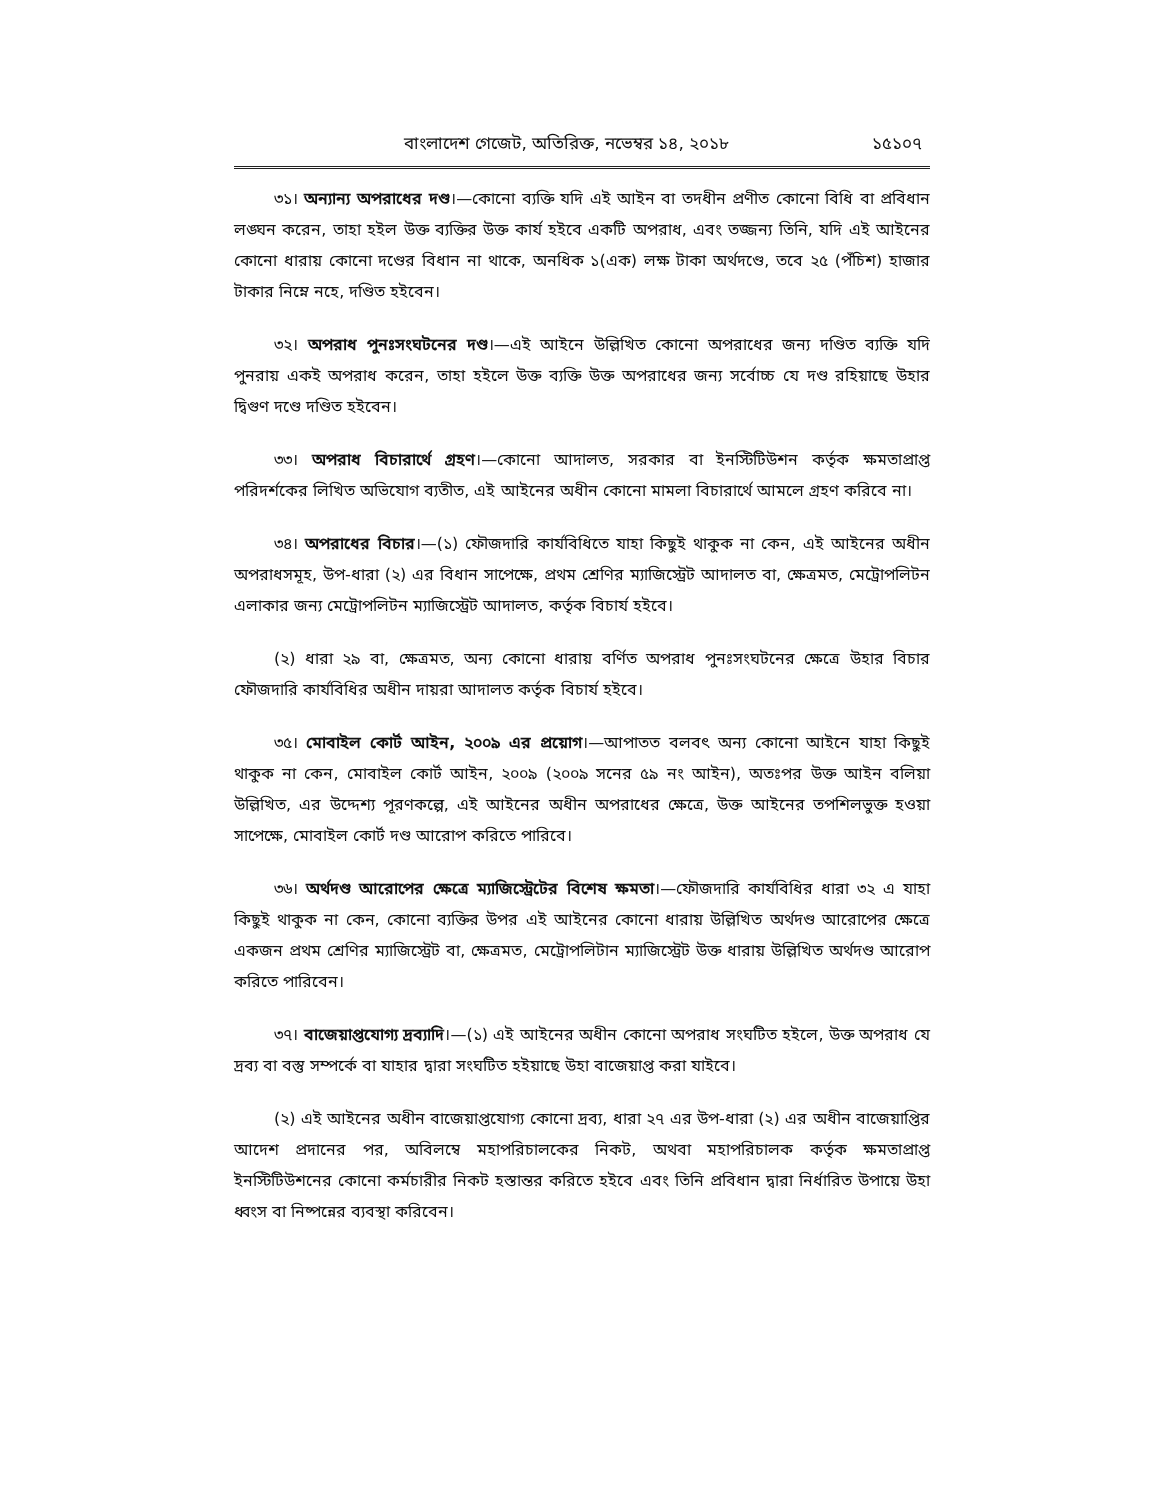বাংলাদেশ গেজেট, অতিরিক্ত, নভেম্বর ১৪, ২০১৮ ১৫১০৭
৩১। অন্যান্য অপরাধের দণ্ড।—কোনো ব্যক্তি যদি এই আইন বা তদধীন প্রণীত কোনো বিধি বা প্রবিধান লঙ্ঘন করেন, তাহা হইল উক্ত ব্যক্তির উক্ত কার্য হইবে একটি অপরাধ, এবং তজ্জন্য তিনি, যদি এই আইনের কোনো ধারায় কোনো দণ্ডের বিধান না থাকে, অনধিক ১(এক) লক্ষ টাকা অর্থদণ্ডে, তবে ২৫ (পঁচিশ) হাজার টাকার নিম্নে নহে, দণ্ডিত হইবেন।
৩২। অপরাধ পুনঃসংঘটনের দণ্ড।—এই আইনে উল্লিখিত কোনো অপরাধের জন্য দণ্ডিত ব্যক্তি যদি পুনরায় একই অপরাধ করেন, তাহা হইলে উক্ত ব্যক্তি উক্ত অপরাধের জন্য সর্বোচ্চ যে দণ্ড রহিয়াছে উহার দ্বিগুণ দণ্ডে দণ্ডিত হইবেন।
৩৩। অপরাধ বিচারার্থে গ্রহণ।—কোনো আদালত, সরকার বা ইনস্টিটিউশন কর্তৃক ক্ষমতাপ্রাপ্ত পরিদর্শকের লিখিত অভিযোগ ব্যতীত, এই আইনের অধীন কোনো মামলা বিচারার্থে আমলে গ্রহণ করিবে না।
৩৪। অপরাধের বিচার।—(১) ফৌজদারি কার্যবিধিতে যাহা কিছুই থাকুক না কেন, এই আইনের অধীন অপরাধসমূহ, উপ-ধারা (২) এর বিধান সাপেক্ষে, প্রথম শ্রেণির ম্যাজিস্ট্রেট আদালত বা, ক্ষেত্রমত, মেট্রোপলিটন এলাকার জন্য মেট্রোপলিটন ম্যাজিস্ট্রেট আদালত, কর্তৃক বিচার্য হইবে।
(২) ধারা ২৯ বা, ক্ষেত্রমত, অন্য কোনো ধারায় বর্ণিত অপরাধ পুনঃসংঘটনের ক্ষেত্রে উহার বিচার ফৌজদারি কার্যবিধির অধীন দায়রা আদালত কর্তৃক বিচার্য হইবে।
৩৫। মোবাইল কোর্ট আইন, ২০০৯ এর প্রয়োগ।—আপাতত বলবৎ অন্য কোনো আইনে যাহা কিছুই থাকুক না কেন, মোবাইল কোর্ট আইন, ২০০৯ (২০০৯ সনের ৫৯ নং আইন), অতঃপর উক্ত আইন বলিয়া উল্লিখিত, এর উদ্দেশ্য পূরণকল্পে, এই আইনের অধীন অপরাধের ক্ষেত্রে, উক্ত আইনের তপশিলভুক্ত হওয়া সাপেক্ষে, মোবাইল কোর্ট দণ্ড আরোপ করিতে পারিবে।
৩৬। অর্থদণ্ড আরোপের ক্ষেত্রে ম্যাজিস্ট্রেটের বিশেষ ক্ষমতা।—ফৌজদারি কার্যবিধির ধারা ৩২ এ যাহা কিছুই থাকুক না কেন, কোনো ব্যক্তির উপর এই আইনের কোনো ধারায় উল্লিখিত অর্থদণ্ড আরোপের ক্ষেত্রে একজন প্রথম শ্রেণির ম্যাজিস্ট্রেট বা, ক্ষেত্রমত, মেট্রোপলিটান ম্যাজিস্ট্রেট উক্ত ধারায় উল্লিখিত অর্থদণ্ড আরোপ করিতে পারিবেন।
৩৭। বাজেয়াপ্তযোগ্য দ্রব্যাদি।—(১) এই আইনের অধীন কোনো অপরাধ সংঘটিত হইলে, উক্ত অপরাধ যে দ্রব্য বা বস্তু সম্পর্কে বা যাহার দ্বারা সংঘটিত হইয়াছে উহা বাজেয়াপ্ত করা যাইবে।
(২) এই আইনের অধীন বাজেয়াপ্তযোগ্য কোনো দ্রব্য, ধারা ২৭ এর উপ-ধারা (২) এর অধীন বাজেয়াপ্তির আদেশ প্রদানের পর, অবিলম্বে মহাপরিচালকের নিকট, অথবা মহাপরিচালক কর্তৃক ক্ষমতাপ্রাপ্ত ইনস্টিটিউশনের কোনো কর্মচারীর নিকট হস্তান্তর করিতে হইবে এবং তিনি প্রবিধান দ্বারা নির্ধারিত উপায়ে উহা ধ্বংস বা নিষ্পন্নের ব্যবস্থা করিবেন।